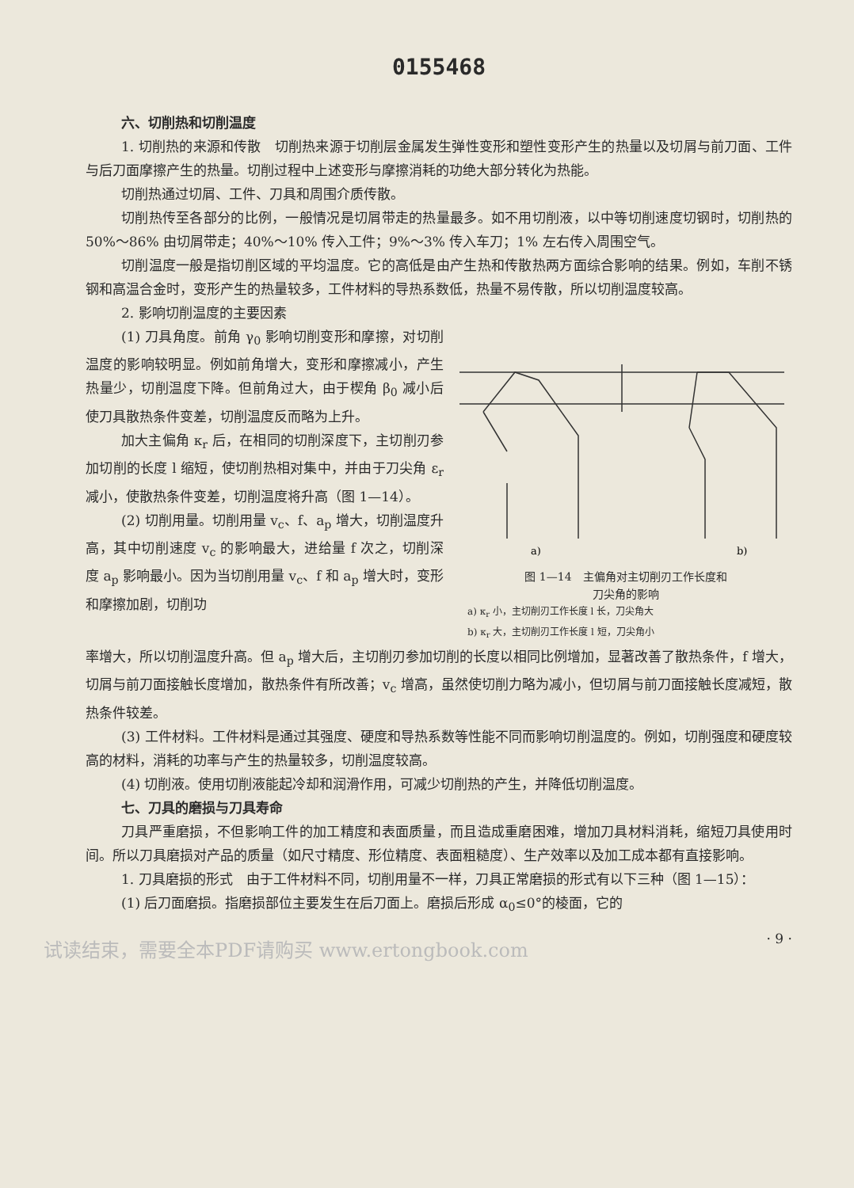0155468
六、切削热和切削温度
1. 切削热的来源和传散　切削热来源于切削层金属发生弹性变形和塑性变形产生的热量以及切屑与前刀面、工件与后刀面摩擦产生的热量。切削过程中上述变形与摩擦消耗的功绝大部分转化为热能。
切削热通过切屑、工件、刀具和周围介质传散。
切削热传至各部分的比例，一般情况是切屑带走的热量最多。如不用切削液，以中等切削速度切钢时，切削热的 50%～86% 由切屑带走；40%～10% 传入工件；9%～3% 传入车刀；1% 左右传入周围空气。
切削温度一般是指切削区域的平均温度。它的高低是由产生热和传散热两方面综合影响的结果。例如，车削不锈钢和高温合金时，变形产生的热量较多，工件材料的导热系数低，热量不易传散，所以切削温度较高。
2. 影响切削温度的主要因素
(1) 刀具角度。前角 γ<sub>0</sub> 影响切削变形和摩擦，对切削温度的影响较明显。例如前角增大，变形和摩擦减小，产生热量少，切削温度下降。但前角过大，由于楔角 β<sub>0</sub> 减小后使刀具散热条件变差，切削温度反而略为上升。
加大主偏角 κ<sub>r</sub> 后，在相同的切削深度下，主切削刃参加切削的长度 l 缩短，使切削热相对集中，并由于刀尖角 ε<sub>r</sub> 减小，使散热条件变差，切削温度将升高（图 1—14）。
(2) 切削用量。切削用量 v<sub>c</sub>、f、a<sub>p</sub> 增大，切削温度升高，其中切削速度 v<sub>c</sub> 的影响最大，进给量 f 次之，切削深度 a<sub>p</sub> 影响最小。因为当切削用量 v<sub>c</sub>、f 和 a<sub>p</sub> 增大时，变形和摩擦加剧，切削功
a)
b)
图 1—14　主偏角对主切削刃工作长度和
刀尖角的影响
a) κ<sub>r</sub> 小，主切削刃工作长度 l 长，刀尖角大
b) κ<sub>r</sub> 大，主切削刃工作长度 l 短，刀尖角小
率增大，所以切削温度升高。但 a<sub>p</sub> 增大后，主切削刃参加切削的长度以相同比例增加，显著改善了散热条件，f 增大，切屑与前刀面接触长度增加，散热条件有所改善；v<sub>c</sub> 增高，虽然使切削力略为减小，但切屑与前刀面接触长度减短，散热条件较差。
(3) 工件材料。工件材料是通过其强度、硬度和导热系数等性能不同而影响切削温度的。例如，切削强度和硬度较高的材料，消耗的功率与产生的热量较多，切削温度较高。
(4) 切削液。使用切削液能起冷却和润滑作用，可减少切削热的产生，并降低切削温度。
七、刀具的磨损与刀具寿命
刀具严重磨损，不但影响工件的加工精度和表面质量，而且造成重磨困难，增加刀具材料消耗，缩短刀具使用时间。所以刀具磨损对产品的质量（如尺寸精度、形位精度、表面粗糙度）、生产效率以及加工成本都有直接影响。
1. 刀具磨损的形式　由于工件材料不同，切削用量不一样，刀具正常磨损的形式有以下三种（图 1—15）：
(1) 后刀面磨损。指磨损部位主要发生在后刀面上。磨损后形成 α<sub>0</sub>≤0°的棱面，它的
· 9 ·
试读结束，需要全本PDF请购买 www.ertongbook.com